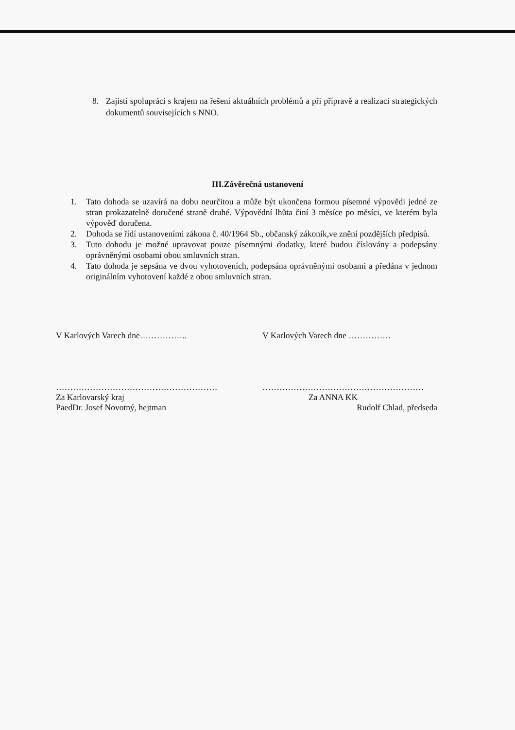8. Zajistí spolupráci s krajem na řešení aktuálních problémů a při přípravě a realizaci strategických dokumentů souvisejících s NNO.
III.Závěrečná ustanovení
1. Tato dohoda se uzavírá na dobu neurčitou a může být ukončena formou písemné výpovědi jedné ze stran prokazatelně doručené straně druhé. Výpovědní lhůta činí 3 měsíce po měsíci, ve kterém byla výpověď doručena.
2. Dohoda se řídí ustanoveními zákona č. 40/1964 Sb., občanský zákoník,ve znění pozdějších předpisů.
3. Tuto dohodu je možné upravovat pouze písemnými dodatky, které budou číslovány a podepsány oprávněnými osobami obou smluvních stran.
4. Tato dohoda je sepsána ve dvou vyhotoveních, podepsána oprávněnými osobami a předána v jednom originálním vyhotovení každé z obou smluvních stran.
V Karlových Varech dne……………..
…………………………………………………
Za Karlovarský kraj
PaedDr. Josef Novotný, hejtman
V Karlových Varech dne ……………
…………………………………………………
Za ANNA KK
Rudolf Chlad, předseda